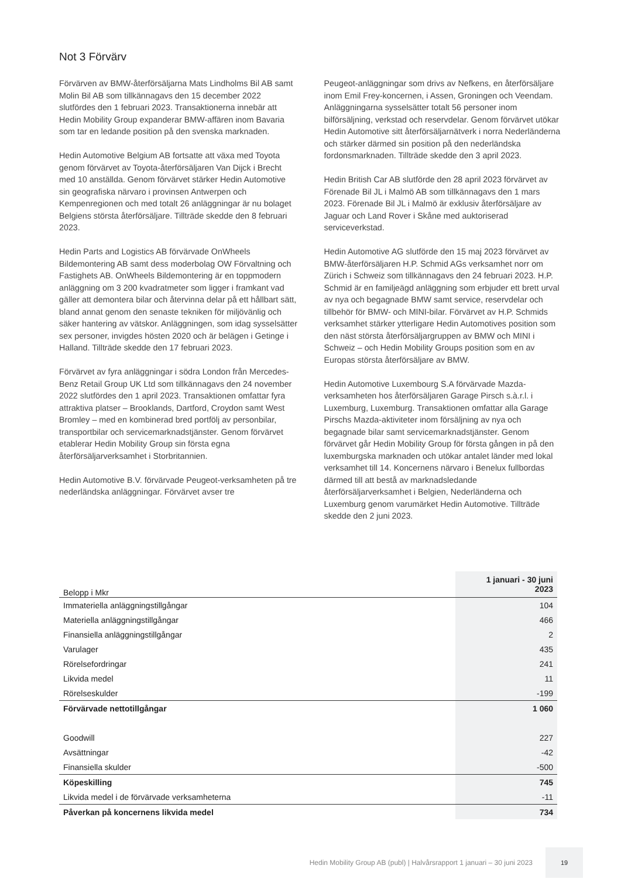Not 3 Förvärv
Förvärven av BMW-återförsäljarna Mats Lindholms Bil AB samt Molin Bil AB som tillkännagavs den 15 december 2022 slutfördes den 1 februari 2023. Transaktionerna innebär att Hedin Mobility Group expanderar BMW-affären inom Bavaria som tar en ledande position på den svenska marknaden.
Hedin Automotive Belgium AB fortsatte att växa med Toyota genom förvärvet av Toyota-återförsäljaren Van Dijck i Brecht med 10 anställda. Genom förvärvet stärker Hedin Automotive sin geografiska närvaro i provinsen Antwerpen och Kempenregionen och med totalt 26 anläggningar är nu bolaget Belgiens största återförsäljare. Tillträde skedde den 8 februari 2023.
Hedin Parts and Logistics AB förvärvade OnWheels Bildemontering AB samt dess moderbolag OW Förvaltning och Fastighets AB. OnWheels Bildemontering är en toppmodern anläggning om 3 200 kvadratmeter som ligger i framkant vad gäller att demontera bilar och återvinna delar på ett hållbart sätt, bland annat genom den senaste tekniken för miljövänlig och säker hantering av vätskor. Anläggningen, som idag sysselsätter sex personer, invigdes hösten 2020 och är belägen i Getinge i Halland. Tillträde skedde den 17 februari 2023.
Förvärvet av fyra anläggningar i södra London från Mercedes-Benz Retail Group UK Ltd som tillkännagavs den 24 november 2022 slutfördes den 1 april 2023. Transaktionen omfattar fyra attraktiva platser – Brooklands, Dartford, Croydon samt West Bromley – med en kombinerad bred portfölj av personbilar, transportbilar och servicemarknadstjänster. Genom förvärvet etablerar Hedin Mobility Group sin första egna återförsäljarverksamhet i Storbritannien.
Hedin Automotive B.V. förvärvade Peugeot-verksamheten på tre nederländska anläggningar. Förvärvet avser tre
Peugeot-anläggningar som drivs av Nefkens, en återförsäljare inom Emil Frey-koncernen, i Assen, Groningen och Veendam. Anläggningarna sysselsätter totalt 56 personer inom bilförsäljning, verkstad och reservdelar. Genom förvärvet utökar Hedin Automotive sitt återförsäljarnätverk i norra Nederländerna och stärker därmed sin position på den nederländska fordonsmarknaden. Tillträde skedde den 3 april 2023.
Hedin British Car AB slutförde den 28 april 2023 förvärvet av Förenade Bil JL i Malmö AB som tillkännagavs den 1 mars 2023. Förenade Bil JL i Malmö är exklusiv återförsäljare av Jaguar och Land Rover i Skåne med auktoriserad serviceverkstad.
Hedin Automotive AG slutförde den 15 maj 2023 förvärvet av BMW-återförsäljaren H.P. Schmid AGs verksamhet norr om Zürich i Schweiz som tillkännagavs den 24 februari 2023. H.P. Schmid är en familjeägd anläggning som erbjuder ett brett urval av nya och begagnade BMW samt service, reservdelar och tillbehör för BMW- och MINI-bilar. Förvärvet av H.P. Schmids verksamhet stärker ytterligare Hedin Automotives position som den näst största återförsäljargruppen av BMW och MINI i Schweiz – och Hedin Mobility Groups position som en av Europas största återförsäljare av BMW.
Hedin Automotive Luxembourg S.A förvärvade Mazda-verksamheten hos återförsäljaren Garage Pirsch s.à.r.l. i Luxemburg, Luxemburg. Transaktionen omfattar alla Garage Pirschs Mazda-aktiviteter inom försäljning av nya och begagnade bilar samt servicemarknadstjänster. Genom förvärvet går Hedin Mobility Group för första gången in på den luxemburgska marknaden och utökar antalet länder med lokal verksamhet till 14. Koncernens närvaro i Benelux fullbordas därmed till att bestå av marknadsledande återförsäljarverksamhet i Belgien, Nederländerna och Luxemburg genom varumärket Hedin Automotive. Tillträde skedde den 2 juni 2023.
| Belopp i Mkr | 1 januari - 30 juni 2023 |
| --- | --- |
| Immateriella anläggningstillgångar | 104 |
| Materiella anläggningstillgångar | 466 |
| Finansiella anläggningstillgångar | 2 |
| Varulager | 435 |
| Rörelsefordringar | 241 |
| Likvida medel | 11 |
| Rörelseskulder | -199 |
| Förvärvade nettotillgångar | 1 060 |
| Goodwill | 227 |
| Avsättningar | -42 |
| Finansiella skulder | -500 |
| Köpeskilling | 745 |
| Likvida medel i de förvärvade verksamheterna | -11 |
| Påverkan på koncernens likvida medel | 734 |
Hedin Mobility Group AB (publ) | Halvårsrapport 1 januari – 30 juni 2023
19